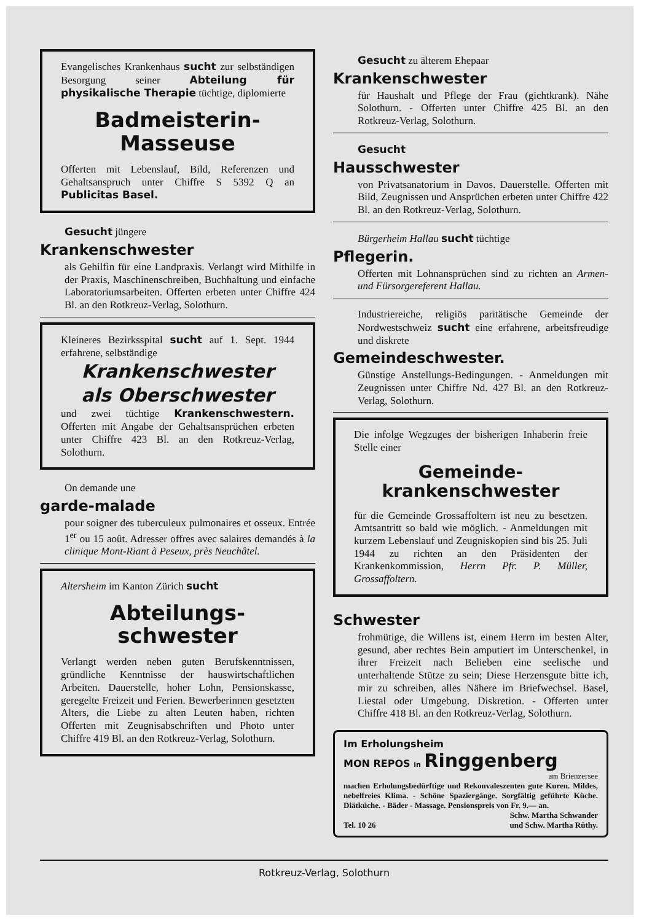Evangelisches Krankenhaus sucht zur selbständigen Besorgung seiner Abteilung für physikalische Therapie tüchtige, diplomierte
Badmeisterin-
Masseuse
Offerten mit Lebenslauf, Bild, Referenzen und Gehaltsanspruch unter Chiffre S 5392 Q an Publicitas Basel.
Gesucht jüngere
Krankenschwester
als Gehilfin für eine Landpraxis. Verlangt wird Mithilfe in der Praxis, Maschinenschreiben, Buchhaltung und einfache Laboratoriumsarbeiten. Offerten erbeten unter Chiffre 424 Bl. an den Rotkreuz-Verlag, Solothurn.
Kleineres Bezirksspital sucht auf 1. Sept. 1944 erfahrene, selbständige
Krankenschwester
als Oberschwester
und zwei tüchtige Krankenschwestern. Offerten mit Angabe der Gehaltsansprüchen erbeten unter Chiffre 423 Bl. an den Rotkreuz-Verlag, Solothurn.
On demande une
garde-malade
pour soigner des tuberculeux pulmonaires et osseux. Entrée 1<sup>er</sup> ou 15 août. Adresser offres avec salaires demandés à la clinique Mont-Riant à Peseux, près Neuchâtel.
Altersheim im Kanton Zürich sucht
Abteilungs-
schwester
Verlangt werden neben guten Berufskenntnissen, gründliche Kenntnisse der hauswirtschaftlichen Arbeiten. Dauerstelle, hoher Lohn, Pensionskasse, geregelte Freizeit und Ferien. Bewerberinnen gesetzten Alters, die Liebe zu alten Leuten haben, richten Offerten mit Zeugnisabschriften und Photo unter Chiffre 419 Bl. an den Rotkreuz-Verlag, Solothurn.
Gesucht zu älterem Ehepaar
Krankenschwester
für Haushalt und Pflege der Frau (gichtkrank). Nähe Solothurn. - Offerten unter Chiffre 425 Bl. an den Rotkreuz-Verlag, Solothurn.
Gesucht
Hausschwester
von Privatsanatorium in Davos. Dauerstelle. Offerten mit Bild, Zeugnissen und Ansprüchen erbeten unter Chiffre 422 Bl. an den Rotkreuz-Verlag, Solothurn.
Bürgerheim Hallau sucht tüchtige
Pflegerin.
Offerten mit Lohnansprüchen sind zu richten an Armen- und Fürsorgereferent Hallau.
Industriereiche, religiös paritätische Gemeinde der Nordwestschweiz sucht eine erfahrene, arbeitsfreudige und diskrete
Gemeindeschwester.
Günstige Anstellungs-Bedingungen. - Anmeldungen mit Zeugnissen unter Chiffre Nd. 427 Bl. an den Rotkreuz-Verlag, Solothurn.
Die infolge Wegzuges der bisherigen Inhaberin freie Stelle einer
Gemeinde-
krankenschwester
für die Gemeinde Grossaffoltern ist neu zu besetzen. Amtsantritt so bald wie möglich. - Anmeldungen mit kurzem Lebenslauf und Zeugniskopien sind bis 25. Juli 1944 zu richten an den Präsidenten der Krankenkommission, Herrn Pfr. P. Müller, Grossaffoltern.
Schwester
frohmütige, die Willens ist, einem Herrn im besten Alter, gesund, aber rechtes Bein amputiert im Unterschenkel, in ihrer Freizeit nach Belieben eine seelische und unterhaltende Stütze zu sein; Diese Herzensgute bitte ich, mir zu schreiben, alles Nähere im Briefwechsel. Basel, Liestal oder Umgebung. Diskretion. - Offerten unter Chiffre 418 Bl. an den Rotkreuz-Verlag, Solothurn.
Im Erholungsheim
MON REPOS in Ringgenberg
am Brienzersee
machen Erholungsbedürftige und Rekonvaleszenten gute Kuren. Mildes, nebelfreies Klima. - Schöne Spaziergänge. Sorgfältig geführte Küche. Diätküche. - Bäder - Massage. Pensionspreis von Fr. 9.— an.
Schw. Martha Schwander
Tel. 10 26 und Schw. Martha Rüthy.
Rotkreuz-Verlag, Solothurn